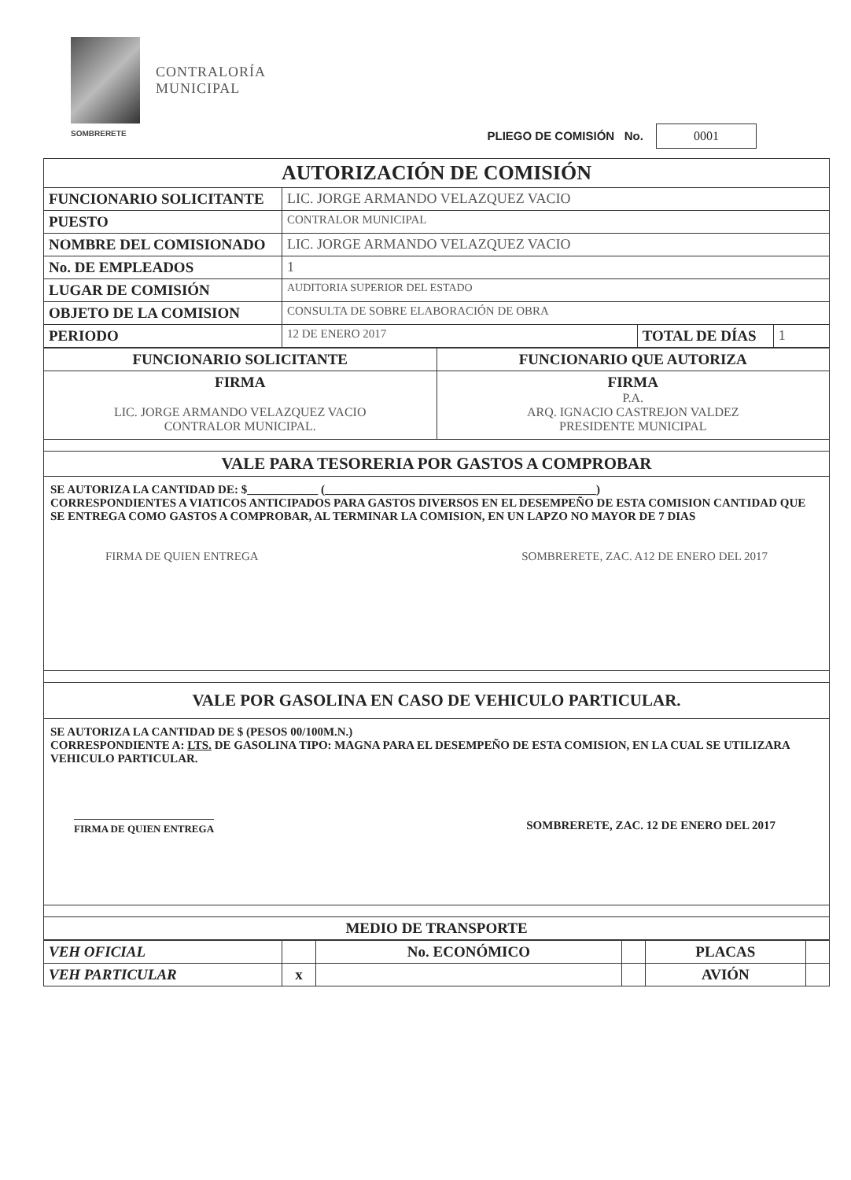SOMBRERETE
CONTRALORÍA
MUNICIPAL
PLIEGO DE COMISIÓN No. 0001
| AUTORIZACIÓN DE COMISIÓN | | | |
| FUNCIONARIO SOLICITANTE | LIC. JORGE ARMANDO VELAZQUEZ VACIO | | |
| PUESTO | CONTRALOR MUNICIPAL | | |
| NOMBRE DEL COMISIONADO | LIC. JORGE ARMANDO VELAZQUEZ VACIO | | |
| No. DE EMPLEADOS | 1 | | |
| LUGAR DE COMISIÓN | AUDITORIA SUPERIOR DEL ESTADO | | |
| OBJETO DE LA COMISION | CONSULTA DE SOBRE ELABORACIÓN DE OBRA | | |
| PERIODO | 12 DE ENERO 2017 | TOTAL DE DÍAS | 1 |
| FUNCIONARIO SOLICITANTE | FUNCIONARIO QUE AUTORIZA |
| FIRMA LIC. JORGE ARMANDO VELAZQUEZ VACIO CONTRALOR MUNICIPAL. | FIRMA P.A. ARQ. IGNACIO CASTREJON VALDEZ PRESIDENTE MUNICIPAL |
| VALE PARA TESORERIA POR GASTOS A COMPROBAR | |
| SE AUTORIZA LA CANTIDAD DE: $____________ (______________________________________________) CORRESPONDIENTES A VIATICOS ANTICIPADOS PARA GASTOS DIVERSOS EN EL DESEMPEÑO DE ESTA COMISION CANTIDAD QUE SE ENTREGA COMO GASTOS A COMPROBAR, AL TERMINAR LA COMISION, EN UN LAPZO NO MAYOR DE 7 DIAS FIRMA DE QUIEN ENTREGA SOMBRERETE, ZAC. A12 DE ENERO DEL 2017 | |
| VALE POR GASOLINA EN CASO DE VEHICULO PARTICULAR. | |
| SE AUTORIZA LA CANTIDAD DE $ (PESOS 00/100M.N.) CORRESPONDIENTE A: LTS. DE GASOLINA TIPO: MAGNA PARA EL DESEMPEÑO DE ESTA COMISION, EN LA CUAL SE UTILIZARA VEHICULO PARTICULAR. FIRMA DE QUIEN ENTREGA SOMBRERETE, ZAC. 12 DE ENERO DEL 2017 | |
| MEDIO DE TRANSPORTE | |
| VEH OFICIAL | | No. ECONÓMICO | | PLACAS | |
| VEH PARTICULAR | x | | | AVIÓN | |